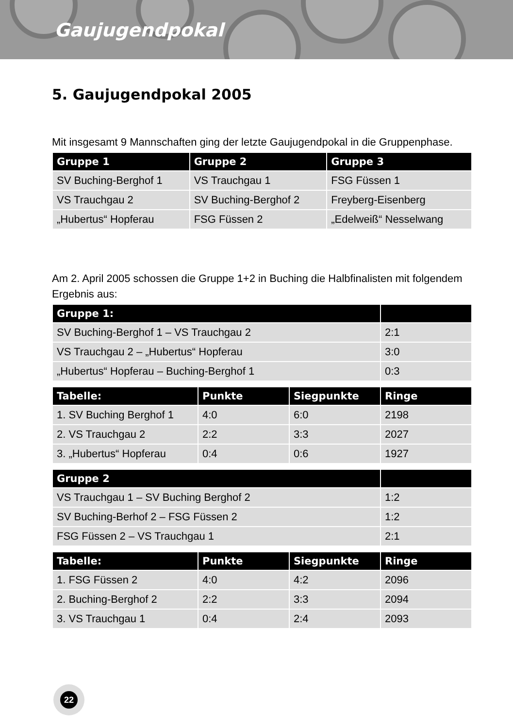Gaujugendpokal
5. Gaujugendpokal 2005
Mit insgesamt 9 Mannschaften ging der letzte Gaujugendpokal in die Gruppenphase.
| Gruppe 1 | Gruppe 2 | Gruppe 3 |
| --- | --- | --- |
| SV Buching-Berghof 1 | VS Trauchgau 1 | FSG Füssen 1 |
| VS Trauchgau 2 | SV Buching-Berghof 2 | Freyberg-Eisenberg |
| „Hubertus“ Hopferau | FSG Füssen 2 | „Edelweiß“ Nesselwang |
Am 2. April 2005 schossen die Gruppe 1+2 in Buching die Halbfinalisten mit folgendem Ergebnis aus:
| Gruppe 1: | |
| --- | --- |
| SV Buching-Berghof 1 – VS Trauchgau 2 | 2:1 |
| VS Trauchgau 2 – „Hubertus“ Hopferau | 3:0 |
| „Hubertus“ Hopferau – Buching-Berghof 1 | 0:3 |
| Tabelle: | Punkte | Siegpunkte | Ringe |
| --- | --- | --- | --- |
| 1. SV Buching Berghof 1 | 4:0 | 6:0 | 2198 |
| 2. VS Trauchgau 2 | 2:2 | 3:3 | 2027 |
| 3. „Hubertus“ Hopferau | 0:4 | 0:6 | 1927 |
| Gruppe 2 | |
| --- | --- |
| VS Trauchgau 1 – SV Buching Berghof 2 | 1:2 |
| SV Buching-Berhof 2 – FSG Füssen 2 | 1:2 |
| FSG Füssen 2 – VS Trauchgau 1 | 2:1 |
| Tabelle: | Punkte | Siegpunkte | Ringe |
| --- | --- | --- | --- |
| 1. FSG Füssen 2 | 4:0 | 4:2 | 2096 |
| 2. Buching-Berghof 2 | 2:2 | 3:3 | 2094 |
| 3. VS Trauchgau 1 | 0:4 | 2:4 | 2093 |
22